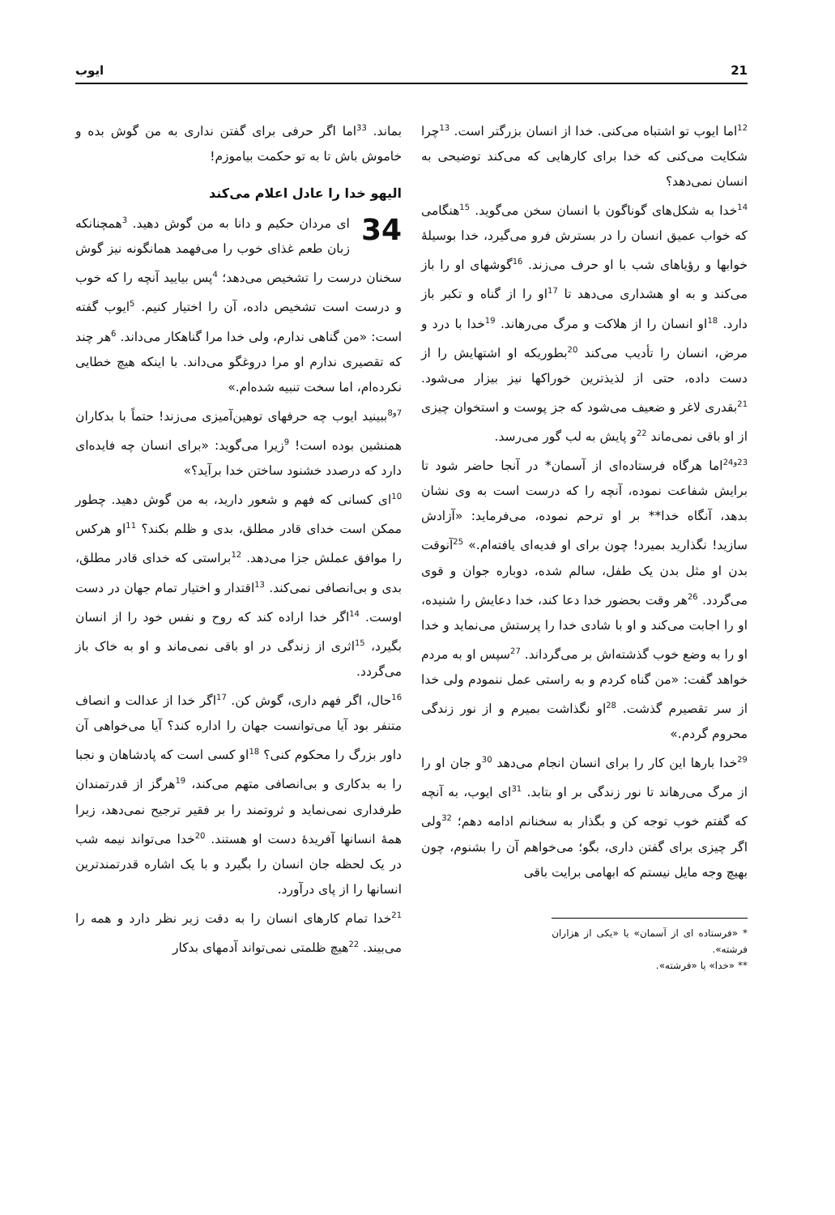21 ایوب
<sup>12</sup> اما ایوب تو اشتباه می‌کنی. خدا از انسان بزرگتر است. <sup>13</sup>چرا شکایت می‌کنی که خدا برای کارهایی که می‌کند توضیحی به انسان نمی‌دهد؟
<sup>14</sup> خدا به شکل‌های گوناگون با انسان سخن می‌گوید. <sup>15</sup>هنگامی که خواب عمیق انسان را در بسترش فرو می‌گیرد، خدا بوسیلهٔ خوابها و رؤیاهای شب با او حرف می‌زند. <sup>16</sup>گوشهای او را باز می‌کند و به او هشداری می‌دهد تا <sup>17</sup>او را از گناه و تکبر باز دارد. <sup>18</sup>او انسان را از هلاکت و مرگ می‌رهاند. <sup>19</sup>خدا با درد و مرض، انسان را تأدیب می‌کند <sup>20</sup>بطوریکه او اشتهایش را از دست داده، حتی از لذیذترین خوراکها نیز بیزار می‌شود. <sup>21</sup>بقدری لاغر و ضعیف می‌شود که جز پوست و استخوان چیزی از او باقی نمی‌ماند <sup>22</sup>و پایش به لب گور می‌رسد.
<sup>23و24</sup>اما هرگاه فرستاده‌ای از آسمان* در آنجا حاضر شود تا برایش شفاعت نموده، آنچه را که درست است به وی نشان بدهد، آنگاه خدا** بر او ترحم نموده، می‌فرماید: «آزادش سازید! نگذارید بمیرد! چون برای او فدیه‌ای یافته‌ام.» <sup>25</sup>آنوقت بدن او مثل بدن یک طفل، سالم شده، دوباره جوان و قوی می‌گردد. <sup>26</sup>هر وقت بحضور خدا دعا کند، خدا دعایش را شنیده، او را اجابت می‌کند و او با شادی خدا را پرستش می‌نماید و خدا او را به وضع خوب گذشته‌اش بر می‌گرداند. <sup>27</sup>سپس او به مردم خواهد گفت: «من گناه کردم و به راستی عمل ننمودم ولی خدا از سر تقصیرم گذشت. <sup>28</sup>او نگذاشت بمیرم و از نور زندگی محروم گردم.»
<sup>29</sup> خدا بارها این کار را برای انسان انجام می‌دهد <sup>30</sup>و جان او را از مرگ می‌رهاند تا نور زندگی بر او بتابد. <sup>31</sup>ای ایوب، به آنچه که گفتم خوب توجه کن و بگذار به سخنانم ادامه دهم؛ <sup>32</sup>ولی اگر چیزی برای گفتن داری، بگو؛ می‌خواهم آن را بشنوم، چون بهیچ وجه مایل نیستم که ابهامی برایت باقی
* «فرستاده ای از آسمان» یا «یکی از هزاران فرشته».
** «خدا» یا «فرشته».
بماند. <sup>33</sup>اما اگر حرفی برای گفتن نداری به من گوش بده و خاموش باش تا به تو حکمت بیاموزم!
الیهو خدا را عادل اعلام می‌کند
34 ای مردان حکیم و دانا به من گوش دهید. <sup>3</sup>همچنانکه زبان طعم غذای خوب را می‌فهمد همانگونه نیز گوش سخنان درست را تشخیص می‌دهد؛ <sup>4</sup>پس بیایید آنچه را که خوب و درست است تشخیص داده، آن را اختیار کنیم. <sup>5</sup>ایوب گفته است: «من گناهی ندارم، ولی خدا مرا گناهکار می‌داند. <sup>6</sup>هر چند که تقصیری ندارم او مرا دروغگو می‌داند. با اینکه هیچ خطایی نکرده‌ام، اما سخت تنبیه شده‌ام.»
<sup>7و8</sup>ببینید ایوب چه حرفهای توهین‌آمیزی می‌زند! حتماً با بدکاران همنشین بوده است! <sup>9</sup>زیرا می‌گوید: «برای انسان چه فایده‌ای دارد که درصدد خشنود ساختن خدا برآید؟»
<sup>10</sup> ای کسانی که فهم و شعور دارید، به من گوش دهید. چطور ممکن است خدای قادر مطلق، بدی و ظلم بکند؟ <sup>11</sup>او هرکس را موافق عملش جزا می‌دهد. <sup>12</sup>براستی که خدای قادر مطلق، بدی و بی‌انصافی نمی‌کند. <sup>13</sup>اقتدار و اختیار تمام جهان در دست اوست. <sup>14</sup>اگر خدا اراده کند که روح و نفس خود را از انسان بگیرد، <sup>15</sup>اثری از زندگی در او باقی نمی‌ماند و او به خاک باز می‌گردد.
<sup>16</sup> حال، اگر فهم داری، گوش کن. <sup>17</sup>اگر خدا از عدالت و انصاف متنفر بود آیا می‌توانست جهان را اداره کند؟ آیا می‌خواهی آن داور بزرگ را محکوم کنی؟ <sup>18</sup>او کسی است که پادشاهان و نجبا را به بدکاری و بی‌انصافی متهم می‌کند، <sup>19</sup>هرگز از قدرتمندان طرفداری نمی‌نماید و ثروتمند را بر فقیر ترجیح نمی‌دهد، زیرا همهٔ انسانها آفریدهٔ دست او هستند. <sup>20</sup>خدا می‌تواند نیمه شب در یک لحظه جان انسان را بگیرد و با یک اشاره قدرتمندترین انسانها را از پای درآورد.
<sup>21</sup> خدا تمام کارهای انسان را به دقت زیر نظر دارد و همه را می‌بیند. <sup>22</sup>هیچ ظلمتی نمی‌تواند آدمهای بدکار